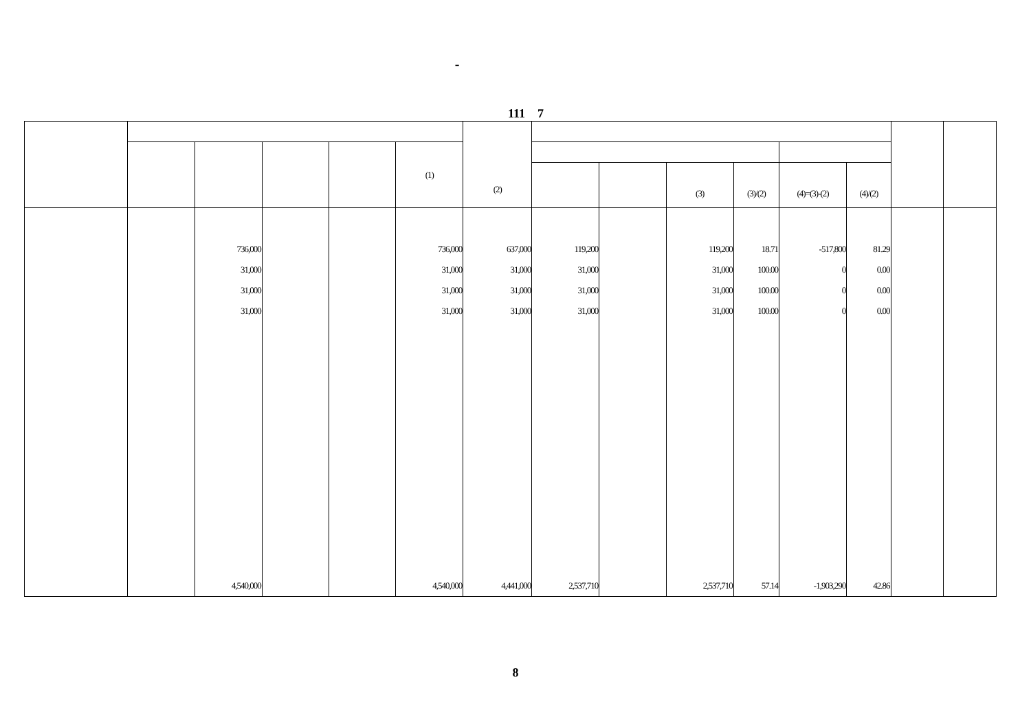-
111　7
| | | | | | | (2) | | | | | | | | |
| --- | --- | --- | --- | --- | --- | --- | --- | --- | --- | --- | --- | --- | --- | --- |
| | | | | | (1) | | | | | | | | | |
| | | | | | | | | | (3) | (3)/(2) | (4)=(3)-(2) | (4)/(2) | | |
| | | 736,000 31,000 31,000 31,000 | | | 736,000 31,000 31,000 31,000 | 637,000 31,000 31,000 31,000 | 119,200 31,000 31,000 31,000 | | 119,200 31,000 31,000 31,000 | 18.71 100.00 100.00 100.00 | -517,800 0 0 0 | 81.29 0.00 0.00 0.00 | | |
| | | 4,540,000 | | | 4,540,000 | 4,441,000 | 2,537,710 | | 2,537,710 | 57.14 | -1,903,290 | 42.86 | | |
8